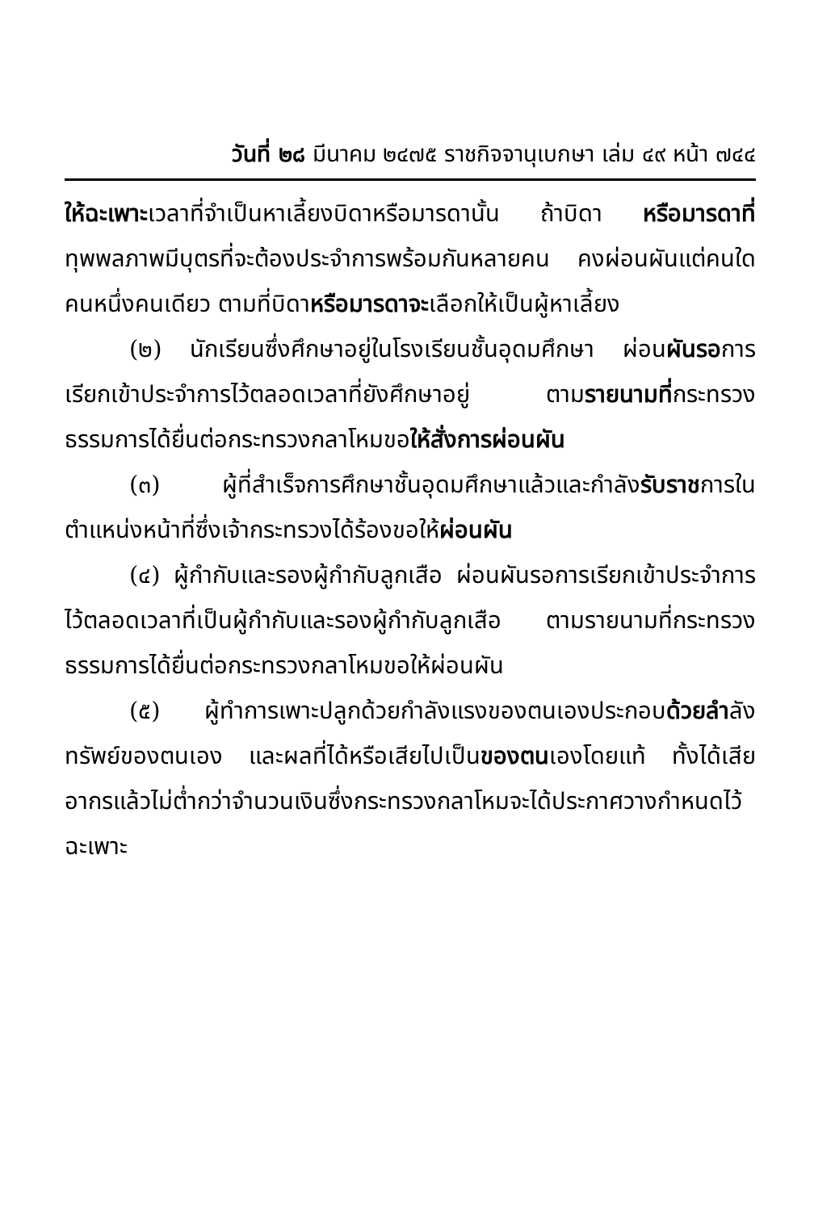วันที่ ๒๘ มีนาคม ๒๔๗๕ ราชกิจจานุเบกษา เล่ม ๔๙ หน้า ๗๔๔
ให้ฉะเพาะเวลาที่จำเป็นหาเลี้ยงบิดาหรือมารดานั้น ถ้าบิดา หรือมารดาที่ทุพพลภาพมีบุตรที่จะต้องประจำการพร้อมกันหลายคน คงผ่อนผันแต่คนใดคนหนึ่งคนเดียว ตามที่บิดาหรือมารดาจะเลือกให้เป็นผู้หาเลี้ยง
(๒) นักเรียนซึ่งศึกษาอยู่ในโรงเรียนชั้นอุดมศึกษา ผ่อนผันรอการเรียกเข้าประจำการไว้ตลอดเวลาที่ยังศึกษาอยู่ ตามรายนามที่กระทรวงธรรมการได้ยื่นต่อกระทรวงกลาโหมขอให้สั่งการผ่อนผัน
(๓) ผู้ที่สำเร็จการศึกษาชั้นอุดมศึกษาแล้วและกำลังรับราชการในตำแหน่งหน้าที่ซึ่งเจ้ากระทรวงได้ร้องขอให้ผ่อนผัน
(๔) ผู้กำกับและรองผู้กำกับลูกเสือ ผ่อนผันรอการเรียกเข้าประจำการไว้ตลอดเวลาที่เป็นผู้กำกับและรองผู้กำกับลูกเสือ ตามรายนามที่กระทรวงธรรมการได้ยื่นต่อกระทรวงกลาโหมขอให้ผ่อนผัน
(๕) ผู้ทำการเพาะปลูกด้วยกำลังแรงของตนเองประกอบด้วยลำลังทรัพย์ของตนเอง และผลที่ได้หรือเสียไปเป็นของตนเองโดยแท้ ทั้งได้เสียอากรแล้วไม่ต่ำกว่าจำนวนเงินซึ่งกระทรวงกลาโหมจะได้ประกาศวางกำหนดไว้ฉะเพาะ